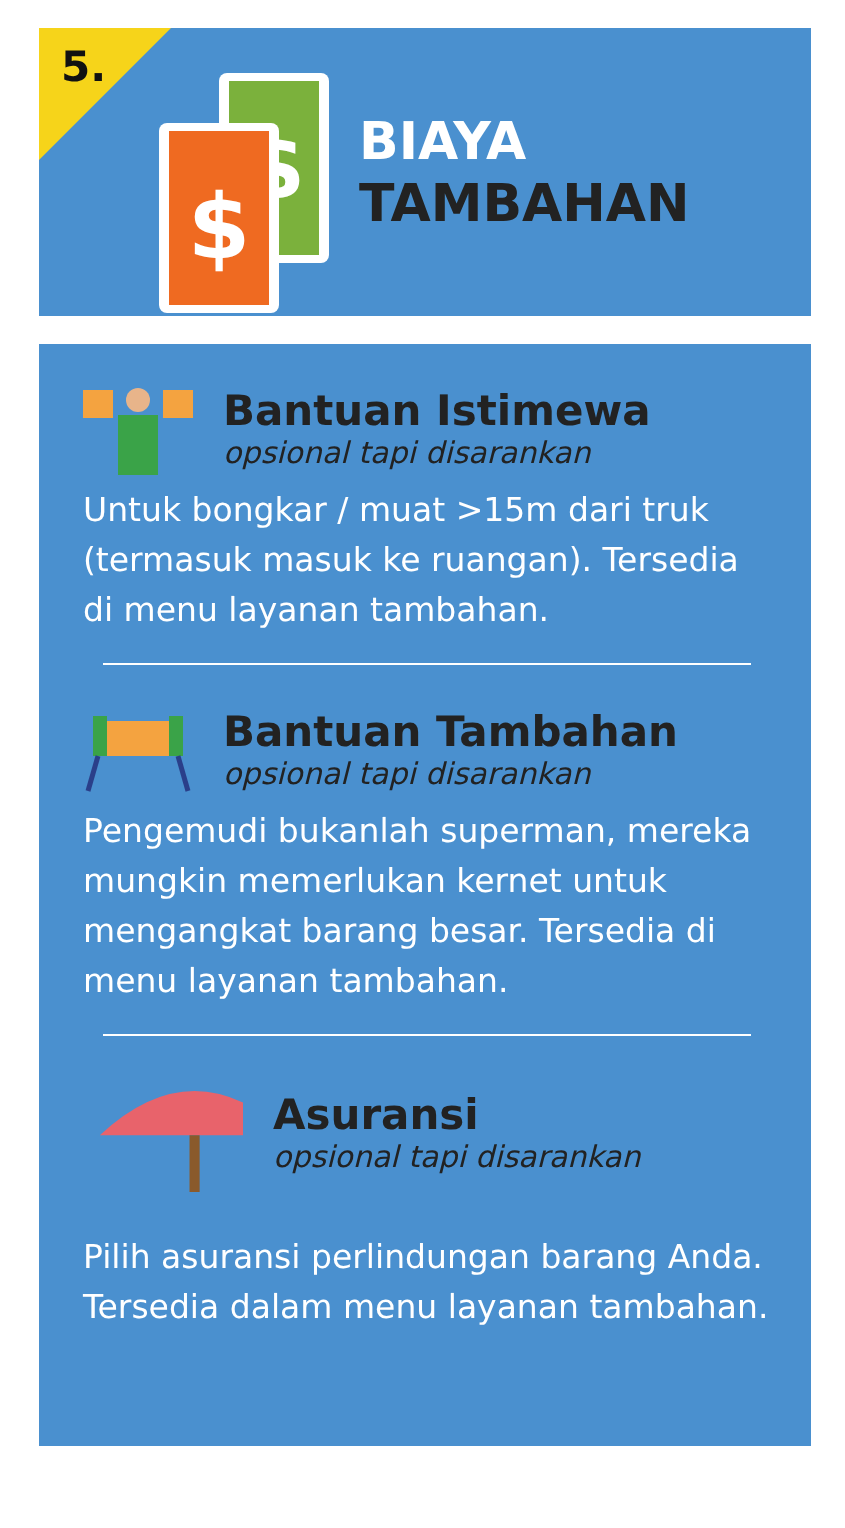5.
$
$
BIAYA
TAMBAHAN
Bantuan Istimewa
opsional tapi disarankan
Untuk bongkar / muat >15m dari truk (termasuk masuk ke ruangan). Tersedia di menu layanan tambahan.
Bantuan Tambahan
opsional tapi disarankan
Pengemudi bukanlah superman, mereka mungkin memerlukan kernet untuk mengangkat barang besar. Tersedia di menu layanan tambahan.
Asuransi
opsional tapi disarankan
Pilih asuransi perlindungan barang Anda. Tersedia dalam menu layanan tambahan.